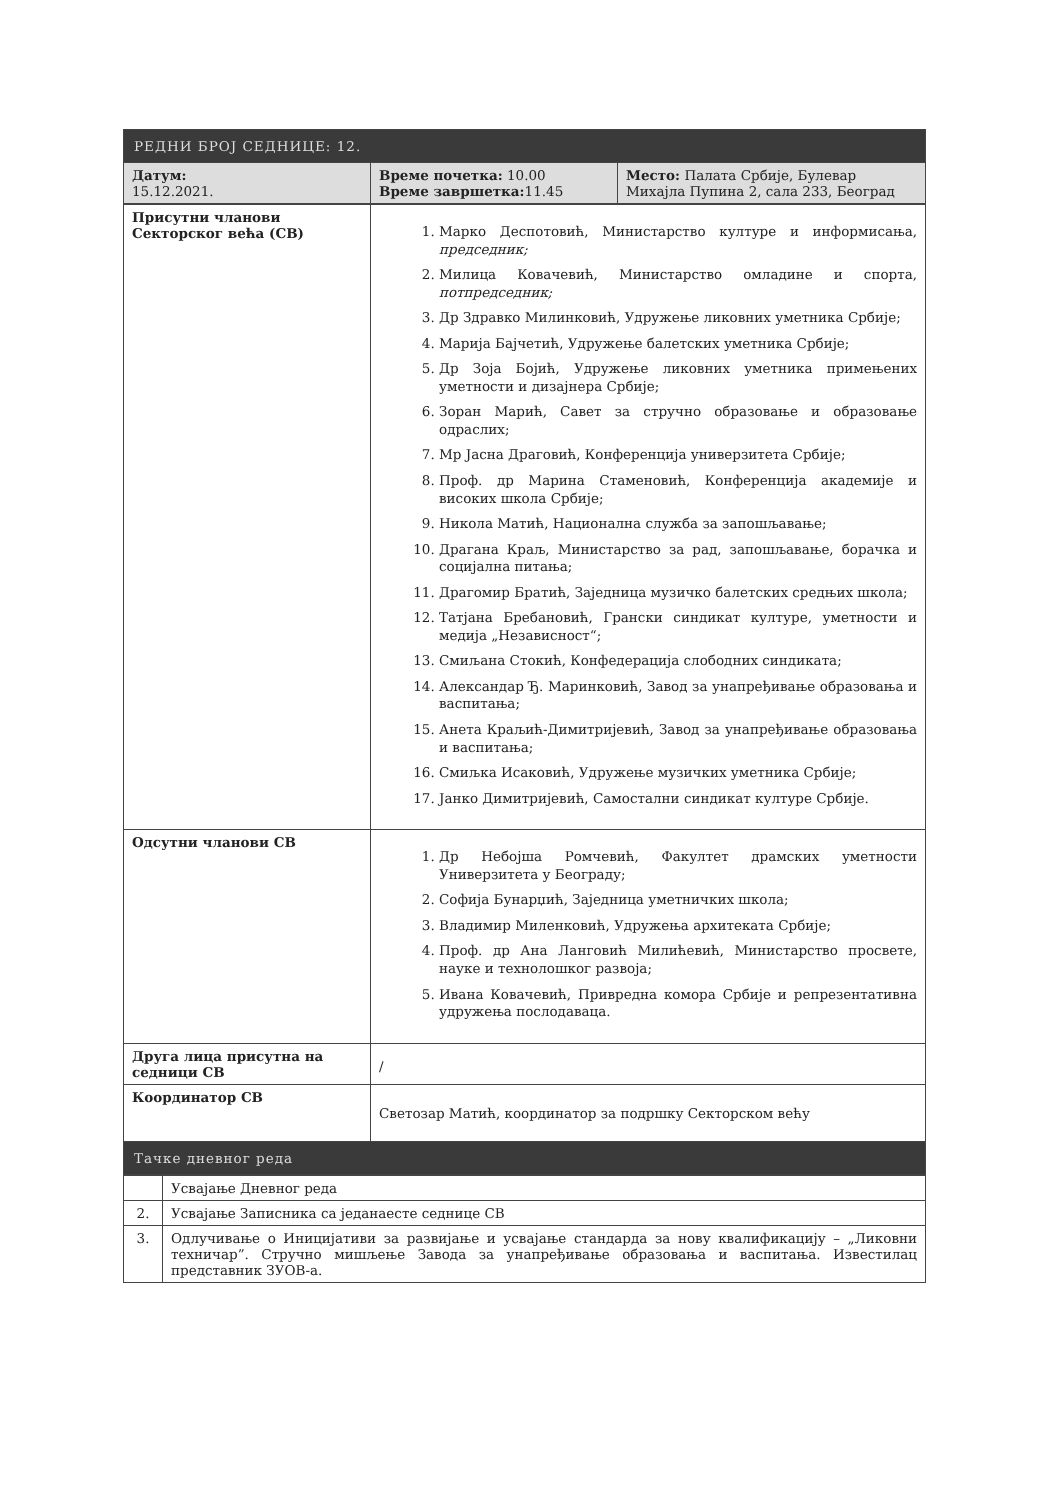| РЕДНИ БРОЈ СЕДНИЦЕ: 12. | | |
| --- | --- | --- |
| Датум: 15.12.2021. | Време почетка: 10.00 Време завршетка: 11.45 | Место: Палата Србије, Булевар Михајла Пупина 2, сала 233, Београд |
| Присутни чланови Секторског већа (СВ) | 1. Марко Деспотовић, Министарство културе и информисања, председник; 2. Милица Ковачевић, Министарство омладине и спорта, потпредседник; 3. Др Здравко Милинковић, Удружење ликовних уметника Србије; 4. Марија Бајчетић, Удружење балетских уметника Србије; 5. Др Зоја Бојић, Удружење ликовних уметника примењених уметности и дизајнера Србије; 6. Зоран Марић, Савет за стручно образовање и образовање одраслих; 7. Мр Јасна Драговић, Конференција универзитета Србије; 8. Проф. др Марина Стаменовић, Конференција академије и високих школа Србије; 9. Никола Матић, Национална служба за запошљавање; 10. Драгана Краљ, Министарство за рад, запошљавање, борачка и социјална питања; 11. Драгомир Братић, Заједница музичко балетских средњих школа; 12. Татјана Бребановић, Грански синдикат културе, уметности и медија „Независност“; 13. Смиљана Стокић, Конфедерација слободних синдиката; 14. Александар Ђ. Маринковић, Завод за унапређивање образовања и васпитања; 15. Анета Краљић-Димитријевић, Завод за унапређивање образовања и васпитања; 16. Смиљка Исаковић, Удружење музичких уметника Србије; 17. Јанко Димитријевић, Самостални синдикат културе Србије. |
| Одсутни чланови СВ | 1. Др Небојша Ромчевић, Факултет драмских уметности Универзитета у Београду; 2. Софија Бунарџић, Заједница уметничких школа; 3. Владимир Миленковић, Удружења архитеката Србије; 4. Проф. др Ана Ланговић Милићевић, Министарство просвете, науке и технолошког развоја; 5. Ивана Ковачевић, Привредна комора Србије и репрезентативна удружења послодаваца. |
| Друга лица присутна на седници СВ | / |
| Координатор СВ | Светозар Матић, координатор за подршку Секторском већу |
| Тачке дневног реда | |
| | Усвајање Дневног реда |
| 2. | Усвајање Записника са једанаесте седнице СВ |
| 3. | Одлучивање о Иницијативи за развијање и усвајање стандарда за нову квалификацију – „Ликовни техничар”. Стручно мишљење Завода за унапређивање образовања и васпитања. Известилац представник ЗУОВ-а. |